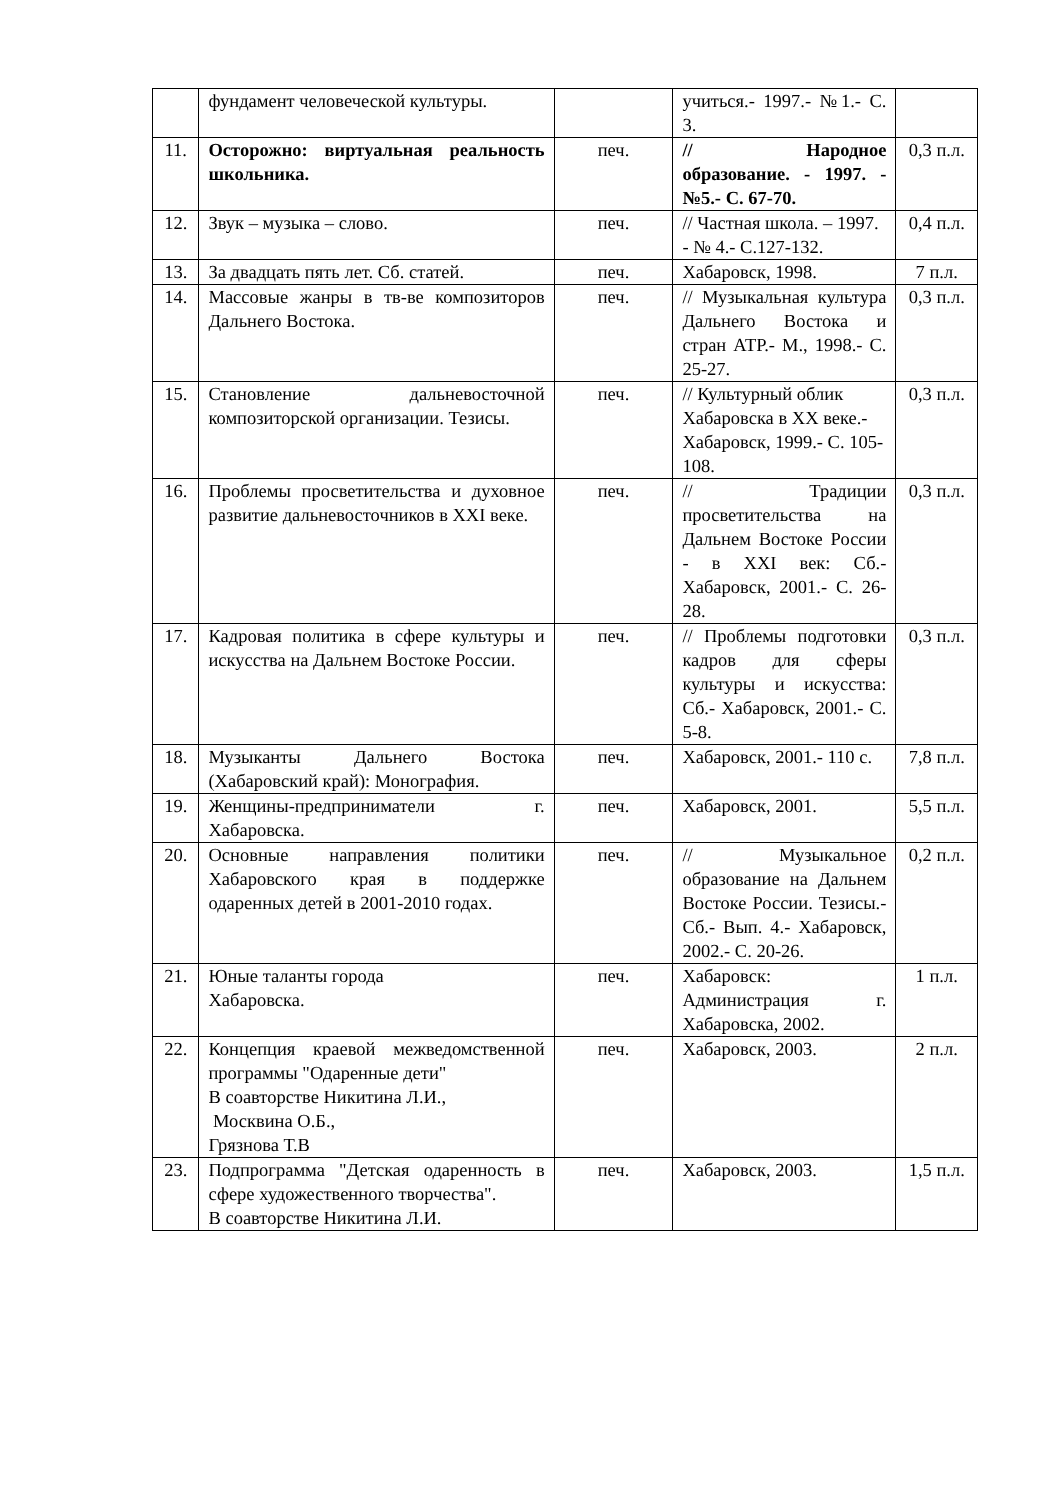| | фундамент человеческой культуры. | | учиться.- 1997.- №1.- С. 3. | |
| 11. | Осторожно: виртуальная реальность школьника. | печ. | // Народное образование. - 1997. - №5.- С. 67-70. | 0,3 п.л. |
| 12. | Звук – музыка – слово. | печ. | // Частная школа. – 1997. - № 4.- С.127-132. | 0,4 п.л. |
| 13. | За двадцать пять лет. Сб. статей. | печ. | Хабаровск, 1998. | 7 п.л. |
| 14. | Массовые жанры в тв-ве композиторов Дальнего Востока. | печ. | // Музыкальная культура Дальнего Востока и стран АТР.- М., 1998.- С. 25-27. | 0,3 п.л. |
| 15. | Становление дальневосточной композиторской организации. Тезисы. | печ. | // Культурный облик Хабаровска в XX веке.- Хабаровск, 1999.- С. 105-108. | 0,3 п.л. |
| 16. | Проблемы просветительства и духовное развитие дальневосточников в XXI веке. | печ. | // Традиции просветительства на Дальнем Востоке России - в XXI век: Сб.- Хабаровск, 2001.- С. 26-28. | 0,3 п.л. |
| 17. | Кадровая политика в сфере культуры и искусства на Дальнем Востоке России. | печ. | // Проблемы подготовки кадров для сферы культуры и искусства: Сб.- Хабаровск, 2001.- С. 5-8. | 0,3 п.л. |
| 18. | Музыканты Дальнего Востока (Хабаровский край): Монография. | печ. | Хабаровск, 2001.- 110 с. | 7,8 п.л. |
| 19. | Женщины-предприниматели г. Хабаровска. | печ. | Хабаровск, 2001. | 5,5 п.л. |
| 20. | Основные направления политики Хабаровского края в поддержке одаренных детей в 2001-2010 годах. | печ. | // Музыкальное образование на Дальнем Востоке России. Тезисы.- Сб.- Вып. 4.- Хабаровск, 2002.- С. 20-26. | 0,2 п.л. |
| 21. | Юные таланты города Хабаровска. | печ. | Хабаровск: Администрация г. Хабаровска, 2002. | 1 п.л. |
| 22. | Концепция краевой межведомственной программы "Одаренные дети" В соавторстве Никитина Л.И., Москвина О.Б., Грязнова Т.В | печ. | Хабаровск, 2003. | 2 п.л. |
| 23. | Подпрограмма "Детская одаренность в сфере художественного творчества". В соавторстве Никитина Л.И. | печ. | Хабаровск, 2003. | 1,5 п.л. |